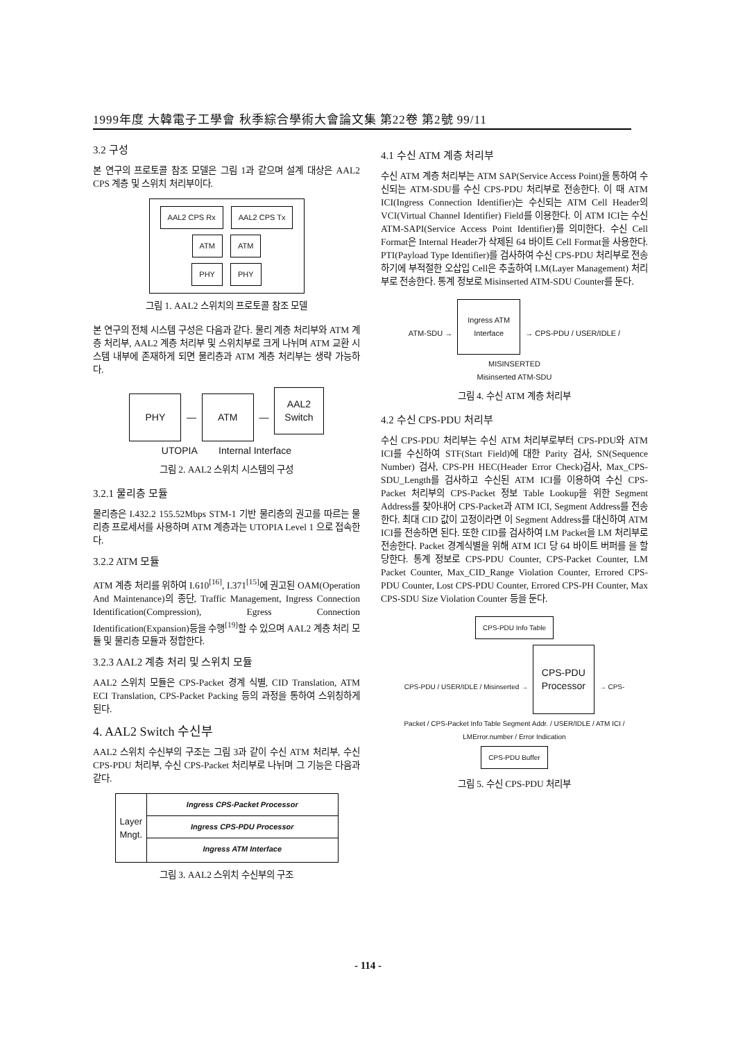1999年度 大韓電子工學會 秋季綜合學術大會論文集 第22卷 第2號 99/11
3.2 구성
본 연구의 프로토콜 참조 모델은 그림 1과 같으며 설계 대상은 AAL2 CPS 계층 및 스위치 처리부이다.
AAL2 CPS Rx AAL2 CPS Tx
ATM ATM
PHY PHY
그림 1. AAL2 스위치의 프로토콜 참조 모델
본 연구의 전체 시스템 구성은 다음과 같다. 물리 계층 처리부와 ATM 계층 처리부, AAL2 계층 처리부 및 스위치부로 크게 나뉘며 ATM 교환 시스템 내부에 존재하게 되면 물리층과 ATM 계층 처리부는 생략 가능하다.
PHY — ATM — AAL2
Switch
UTOPIA Internal Interface
그림 2. AAL2 스위치 시스템의 구성
3.2.1 물리층 모듈
물리층은 I.432.2 155.52Mbps STM-1 기반 물리층의 권고를 따르는 물리층 프로세서를 사용하며 ATM 계층과는 UTOPIA Level 1 으로 접속한다.
3.2.2 ATM 모듈
ATM 계층 처리를 위하여 I.610<sup>[16]</sup>, I.371<sup>[15]</sup>에 권고된 OAM(Operation And Maintenance)의 종단, Traffic Management, Ingress Connection Identification(Compression), Egress Connection Identification(Expansion)등을 수행<sup>[19]</sup>할 수 있으며 AAL2 계층 처리 모듈 및 물리층 모듈과 정합한다.
3.2.3 AAL2 계층 처리 및 스위치 모듈
AAL2 스위치 모듈은 CPS-Packet 경계 식별, CID Translation, ATM ECI Translation, CPS-Packet Packing 등의 과정을 통하여 스위칭하게 된다.
4. AAL2 Switch 수신부
AAL2 스위치 수신부의 구조는 그림 3과 같이 수신 ATM 처리부, 수신 CPS-PDU 처리부, 수신 CPS-Packet 처리부로 나뉘며 그 기능은 다음과 같다.
Layer
Mngt.
Ingress CPS-Packet Processor
Ingress CPS-PDU Processor
Ingress ATM Interface
그림 3. AAL2 스위치 수신부의 구조
4.1 수신 ATM 계층 처리부
수신 ATM 계층 처리부는 ATM SAP(Service Access Point)을 통하여 수신되는 ATM-SDU를 수신 CPS-PDU 처리부로 전송한다. 이 때 ATM ICI(Ingress Connection Identifier)는 수신되는 ATM Cell Header의 VCI(Virtual Channel Identifier) Field를 이용한다. 이 ATM ICI는 수신 ATM-SAPI(Service Access Point Identifier)를 의미한다. 수신 Cell Format은 Internal Header가 삭제된 64 바이트 Cell Format을 사용한다. PTI(Payload Type Identifier)를 검사하여 수신 CPS-PDU 처리부로 전송하기에 부적절한 오삽입 Cell은 추출하여 LM(Layer Management) 처리부로 전송한다. 통계 정보로 Misinserted ATM-SDU Counter를 둔다.
ATM-SDU → Ingress ATM
Interface → CPS-PDU / USER/IDLE / MISINSERTED
Misinserted ATM-SDU
그림 4. 수신 ATM 계층 처리부
4.2 수신 CPS-PDU 처리부
수신 CPS-PDU 처리부는 수신 ATM 처리부로부터 CPS-PDU와 ATM ICI를 수신하여 STF(Start Field)에 대한 Parity 검사, SN(Sequence Number) 검사, CPS-PH HEC(Header Error Check)검사, Max_CPS-SDU_Length를 검사하고 수신된 ATM ICI를 이용하여 수신 CPS-Packet 처리부의 CPS-Packet 정보 Table Lookup을 위한 Segment Address를 찾아내어 CPS-Packet과 ATM ICI, Segment Address를 전송한다. 최대 CID 값이 고정이라면 이 Segment Address를 대신하여 ATM ICI를 전송하면 된다. 또한 CID를 검사하여 LM Packet을 LM 처리부로 전송한다. Packet 경계식별을 위해 ATM ICI 당 64 바이트 버퍼를 을 할당한다. 통계 정보로 CPS-PDU Counter, CPS-Packet Counter, LM Packet Counter, Max_CID_Range Violation Counter, Errored CPS-PDU Counter, Lost CPS-PDU Counter, Errored CPS-PH Counter, Max CPS-SDU Size Violation Counter 등을 둔다.
CPS-PDU Info Table
CPS-PDU / USER/IDLE / Misinserted → CPS-PDU
Processor → CPS-Packet / CPS-Packet Info Table Segment Addr. / USER/IDLE / ATM ICI / LMError.number / Error Indication
CPS-PDU Buffer
그림 5. 수신 CPS-PDU 처리부
- 114 -